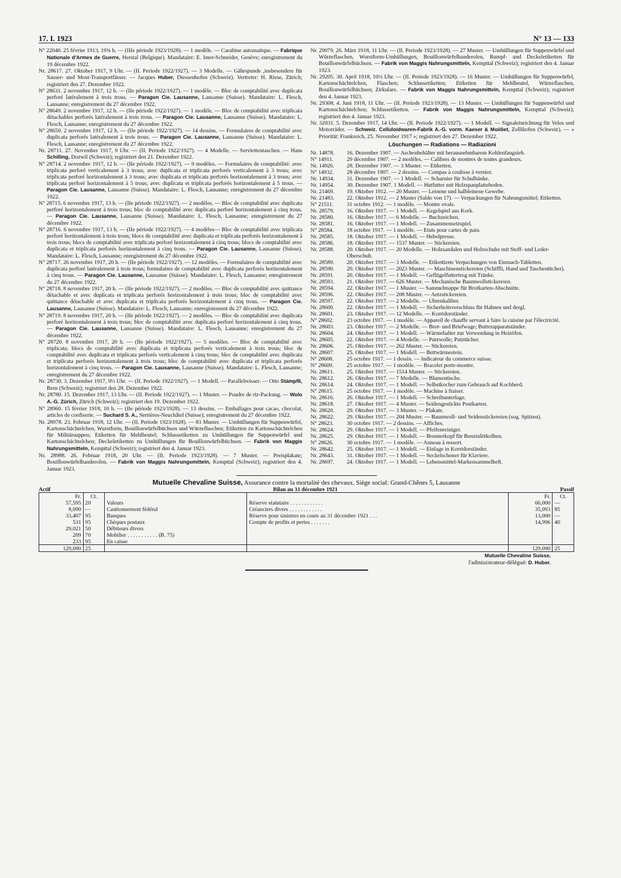17. I. 1923 N° 13 — 133
N° 22040. 25 février 1913, 19¾ h. — (IIIe période 1923/1928). — 1 modèle. — Carabine automatique. — Fabrique Nationale d'Armes de Guerre, Herstal (Belgique). Mandataire: E. Imer-Schneider, Genève; enregistrement du 19 décembre 1922.
Nr. 28617. 27. Oktober 1917, 9 Uhr. — (II. Periode 1922/1927). — 3 Modelle. — Gährspunde ,insbesondere für Sauser- und Most-Transportfässer. — Jacques Huber, Diessenhofen (Schweiz). Vertreter: H. Riese, Zürich; registriert den 27. Dezember 1922.
N° 28631. 2 novembre 1917, 12 h. — (IIe période 1922/1927). — 1 modèle. — Bloc de comptabilité avec duplicata perforé latéralement à trois trous. — Paragon Cie. Lausanne, Lausanne (Suisse). Mandataire: L. Flesch, Lausanne; enregistrement du 27 décembre 1922.
N° 28649. 2 novembre 1917, 12 h. — (IIe période 1922/1927). — 1 modèle. — Bloc de comptabilité avec triplicata détachables perforés latéralement à trois trous. — Paragon Cie. Lausanne, Lausanne (Suisse). Mandataire: L. Flesch, Lausanne; enregistrement du 27 décembre 1922.
N° 28650. 2 novembre 1917, 12 h. — (IIe période 1922/1927). — 14 dessins. — Formulaires de comptabilité avec duplicata perforés latéralement à trois trous. — Paragon Cie. Lausanne, Lausanne (Suisse). Mandataire: L. Flesch, Lausanne; enregistrement du 27 décembre 1922.
Nr. 28711. 27. November 1917, 9 Uhr. — (II. Periode 1922/1927). — 4 Modelle. — Serviettentaschen. — Hans Schilling, Dozwil (Schweiz); registriert den 21. Dezember 1922.
N° 28714. 2 novembre 1917, 12 h. — (IIe période 1922/1927). — 9 modèles. — Formulaires de comptabilité: avec triplicata perforé verticalement à 3 trous; avec duplicata et triplicata perforés verticalement à 3 trous; avec triplicata perforé horizontalement à 3 trous; avec duplicata et triplicata perforés horizontalement à 3 trous; avec triplicata perforé horizontalement à 5 trous; avec duplicata et triplicata perforés horizontalement à 5 trous. — Paragon Cie. Lausanne, Lausanne (Suisse). Mandataire: L. Flesch, Lausanne; enregistrement du 27 décembre 1922.
N° 28715. 6 novembre 1917, 13 h. — (IIe période 1922/1927). — 2 modèles. — Bloc de comptabilité avec duplicata perforé horizontalement à trois trous; bloc de comptabilité avec duplicata perforé horizontalement à cinq trous. — Paragon Cie. Lausanne, Lausanne (Suisse). Mandataire: L. Flesch, Lausanne; enregistrement du 27 décembre 1922.
N° 28716. 6 novembre 1917, 13 h. — (IIe période 1922/1927). — 4 modèles— Bloc de comptabilité avec triplicata perforé horizontalement à trois trous; blocs de comptabilité avec duplicata et triplicata perforés horizontalement à trois trous; blocs de comptabilité avec triplicata perforé horizontalement à cinq trous; blocs de comptabilité avec duplicata et triplicata perforés horizontalement à cinq trous. — Paragon Cie. Lausanne, Lausanne (Suisse). Mandataire: L. Flesch, Lausanne; enregistrement du 27 décembre 1922.
N° 28717. 26 novembre 1917, 20 h. — (IIe période 1922/1927). — 12 modèles. — Formulaires de comptabilité avec duplicata perforé latéralement à trois trous; formulaires de comptabilité avec duplicata perforés horizontalement à cinq trous. — Paragon Cie. Lausanne, Lausanne (Suisse). Mandataire: L. Flesch, Lausanne; enregistrement du 27 décembre 1922.
N° 28718. 8 novembre 1917, 20 h. — (IIe période 1922/1927). — 2 modèles. — Bloc de comptabilité avec quittance détachable et avec duplicata et triplicata perforés horizontalement à trois trous; bloc de comptabilité avec quittance détachable et avec duplicata et triplicata perforés horizontalement à cinq trous. — Paragon Cie. Lausanne, Lausanne (Suisse). Mandataire: L. Flesch, Lausanne; enrregistement du 27 décembre 1922.
N° 28719. 8 novembre 1917, 20 h. — (IIe période 1922/1927). — 2 modèles. — Bloc de comptabilité avec duplicata perforé horizontalement à trois trous; bloc de comptabilité avec duplicata perforé horizontalement à cinq trous. — Paragon Cie. Lausanne, Lausanne (Suisse). Mandataire: L. Flesch, Lausanne; enregistrement du 27 décembre 1922.
N° 28720. 8 novembre 1917, 20 h. — (IIe période 1922/1927). — 5 modèles. — Bloc de comptabilité avec triplicata; blocs de comptabilité avec duplicata et triplicata perforés verticalement à trois trous; bloc de comptabilité avec duplicata et triplicata perforés verticalement à cinq trous; bloc de comptabilité avec duplicata et triplicata perforés horizontalement à trois trous; bloc de comptabilité avec duplicata et triplicata perforés horizontalement à cinq trous. — Paragon Cie. Lausanne, Lausanne (Suisse). Mandataire: L. Flesch, Lausanne; enregistrement du 27 décembre 1922.
Nr. 28730. 3. Dezember 1917, 9½ Uhr. — (II. Periode 1922/1927). — 1 Modell. — Parallelreisser. — Otto Stämpfli, Bern (Schweiz); registriert den 28. Dezember 1922.
Nr. 28780. 15. Dezember 1917, 13 Uhr. — (II. Periode 1922/1927). — 1 Muster. — Poudre de riz-Packung. — Wolo A.-G. Zürich, Zürich (Schweiz); registriert den 19. Dezember 1922.
N° 28960. 15 février 1918, 10 h. — (IIe période 1923/1928). — 13 dessins. — Emballages pour cacao, chocolat, articles de confiserie. — Suchard S. A., Serrières-Neuchâtel (Suisse); enregistrement du 27 décembre 1922.
Nr. 28978. 23. Februar 1918, 12 Uhr. — (II. Periode 1923/1928). — 83 Muster. — Umhüllungen für Suppenwürfel, Kartonschächtelchen, Wurstform, Bouillonwürfelbüchsen und Würzeflaschen; Etiketten zu Kartonschächtelchen für Militärsuppen; Etiketten für Mehlbeutel; Schlussetiketten zu Umhüllungen für Suppenwürfel und Kartonschächtelchen; Deckeletiketten zu Umhüllungen für Bouillonwürfelbüchsen. — Fabrik von Maggis Nahrungsmitteln, Kempttal (Schweiz); registriert den 4. Januar 1923.
Nr. 28988. 26. Februar 1918, 20 Uhr. — (II. Periode 1923/1928). — 7 Muster. — Preisplakate; Bouillonwürfelbanderolen. — Fabrik von Maggis Nahrungsmitteln, Kempttal (Schweiz); registriert den 4. Januar 1923.
Nr. 29079. 26. März 1918, 11 Uhr. — (II. Periode 1923/1928). — 27 Muster. — Umhüllungen für Suppenwürfel und Würzeflaschen, Wurstform-Umhüllungen, Bouillonwürfelbanderolen, Rumpf- und Deckeletiketten für Bouillonwürfelbüchsen. — Fabrik von Maggis Nahrungsmitteln, Kempttal (Schweiz); registriert den 4. Januar 1923.
Nr. 29205. 30. April 1918, 10½ Uhr. — (II. Periode 1923/1928). — 16 Muster. — Umhüllungen für Suppenwürfel, Kartonschächtelchen, Flaschen; Schlussetiketten; Etiketten für Mehlbeutel, Würzeflaschen, Bouillonwürfelbüchsen; Zirkulare. — Fabrik von Maggis Nahrungsmitteln, Kempttal (Schweiz); registriert den 4. Januar 1923.
Nr. 29308. 4. Juni 1918, 11 Uhr. — (II. Periode 1923/1928). — 13 Muster. — Umhüllungen für Suppenwürfel und Kartonschächtelchen; Schlussetiketten. — Fabrik von Maggis Nahrungsmitteln, Kempttal (Schweiz); registriert den 4. Januar 1923.
Nr. 32031. 5. Dezember 1917, 14 Uhr. — (II. Periode 1922/1927). — 1 Modell. — Signaleinrichtung für Velos und Motorräder. — Schweiz. Celluloidwaren-Fabrik A.-G. vorm. Kaeser & Moiiliet, Zollikofen (Schweiz). — « Priorität: Frankreich, 25. November 1917 »; registriert den 27. Dezember 1922.
Löschungen — Radiations — Radiazioni
Nr. 14878. 16. Dezember 1907. — Aschenbehälter mit herausnehmbarem Kohlenfangsieb.
N° 14911. 29 décembre 1907. — 2 modèles. — Calibres de montres de toutes grandeurs.
Nr. 14926. 28. Dezember 1907. — 3 Muster. — Etiketten.
N° 14932. 28 décembre 1907. — 2 dessins. — Compas à coulisse à vernier.
Nr. 14934. 31. Dezember 1907. — 1 Modell. — Scharnier für Schulbänke.
Nr. 14954. 30. Dezember 1907. 1 Modell. — Hutfutter mit Holzspanplatteboden.
Nr. 21469. 19. Oktober 1912. — 20 Muster. — Leinene und halbleinene Gewebe.
Nr. 21483. 22. Oktober 1912. — 2 Muster (Saldo von 17). — Verpackungen für Nahrungsmittel; Etiketten.
N° 21511. 31 octobre 1912. — 1 modèle. — Montre ovale.
Nr. 28579. 16. Oktober 1917. — 1 Modell. — Kegelspiel aus Kork.
Nr. 28580. 16. Oktober 1917. — 6 Modelle. — Buchzeichen.
Nr. 28581. 16. Oktober 1917. — 1 Modell. — Zusammensetzspiel.
N° 28584. 18 octobre 1917. — 1 modèle. — Etuis pour cartes de pain.
Nr. 28585. 18. Oktober 1917. — 1 Modell. — Hebelpresse.
Nr. 28586. 18. Oktober 1917. — 1537 Muster. — Stickereien.
Nr. 28588. 20. Oktober 1917. — 20 Modelle. — Holzsandalen und Holzschuhe mit Stoff- und Leder-Oberschuh.
Nr. 28589. 20. Oktober 1917. — 3 Modelle. — Etikettierte Verpackungen von Einmach-Tabletten.
Nr. 28590. 20. Oktober 1917. — 2023 Muster. — Maschinenstickereien (Schiffli, Hand und Taschentücher).
Nr. 28591. 20. Oktober 1917. — 1 Modell. — Geflügelfuttertrog mit Tränke.
Nr. 28593. 21. Oktober 1917. — 626 Muster. — Mechanische Baumwollstickereien.
Nr. 28594. 22. Oktober 1917. — 1 Muster. — Sammelmappe für Brotkarten-Abschnitte.
Nr. 28596. 22. Oktober 1917. — 208 Muster. — Aetzstickereien.
Nr. 28597. 22. Oktober 1917. — 2 Modelle. — Uhrenkaliber.
Nr. 28600. 22. Oktober 1917. — 1 Modell. — Sicherheitsverschluss für Hahnen und dergl.
Nr. 28601. 23. Oktober 1917. — 12 Modelle. — Korridorständer.
N° 28602. 23 octobre 1917. — 1 modèle. — Appareil de chauffe servant à faire la cuisine par l'électricité.
Nr. 28603. 23. Oktober 1917. — 2 Modelle. — Brot- und Briefwage; Butterapparatständer.
Nr. 28604. 24. Oktober 1917. — 1 Modell. — Wärmehalter zur Verwendung in Heizöfen.
Nr. 28605. 22. Oktober 1917. — 4 Modelle. — Putzwolle; Putztücher.
Nr. 28606. 25. Oktober 1917. — 262 Muster. — Stickereien.
Nr. 28607. 25. Oktober 1917. — 1 Modell. — Bettwärmestein.
N° 28608. 25 octobre 1917. — 1 dessin. — Indicateur du commerce suisse.
N° 28609. 25 octobre 1917. — 1 modèle. — Bracelet porte-montre.
Nr. 28611. 25. Oktober 1917. — 1514 Muster. — Stickereien.
Nr. 28612. 26. Oktober 1917. — 7 Modelle. — Blumentische.
Nr. 28614. 24. Oktober 1917. — 1 Modell. — Selbstkocher zum Gebrauch auf Kochherd.
N° 28615. 25 octobre 1917. — 1 modèle. — Machine à fraiser.
Nr. 28616. 26. Oktober 1917. — 1 Modell. — Schreibunterlage.
Nr. 28618. 27. Oktober 1917. — 4 Muster. — Seidengestickte Postkarten.
Nr. 28620. 29. Oktober 1917. — 3 Muster. — Plakate.
Nr. 28622. 29. Oktober 1917. — 204 Muster. — Baumwoll- und Seidenstickereien (sog. Spitzen).
N° 28623. 30 octobre 1917. — 2 dessins. — Affiches.
Nr. 28624. 29. Oktober 1917. — 1 Modell. — Pfeifenreiniger.
Nr. 28625. 29. Oktober 1917. — 1 Modell. — Brennerkopf für Benzinlötkolben.
N° 28626. 30 octobre 1917. — 1 modèle. — Anneau à ressort.
Nr. 28642. 25. Oktober 1917. — 1 Modell. — Einlage in Korridorständer.
Nr. 28643. 31. Oktober 1917. — 1 Modell. — Sockelschoner für Klaviere.
Nr. 28697. 24. Oktober 1917. — 1 Modell. — Lebensmittel-Markensammelheft.
Mutuelle Chevaline Suisse, Assurance contre la mortalité des chevaux. Siège social: Grand-Chênes 5, Lausanne
Actif Bilan au 31 décembre 1921 Passif
| Fr. | Ct. | | | Fr. | Ct. |
| --- | --- | --- | --- | --- | --- |
| 57,595 | 20 | Valeurs | Réserve statutaire . . . . . . . . . . . . | 66,000 | — |
| 8,090 | — | Cautionnement fédéral | Créanciers divers . . . . . . . . . . . . | 35,093 | 85 |
| 33,407 | 95 | Banques | Réserve pour sinistres en cours au 31 décembre 1921 . . . | 13,000 | — |
| 531 | 95 | Chèques postaux | Compte de profits et pertes . . . . . . . | 14,996 | 40 |
| 29,021 | 50 | Débiteurs divers | | | |
| 209 | 70 | Mobilier . . . . . . . . . . . (B. 75) | | | |
| 233 | 95 | En caisse | | | |
| 129,090 | 25 | | | 129,090 | 25 |
Mutuelle Chevaline Suisse,
l'administrateur-délégué: D. Huber.